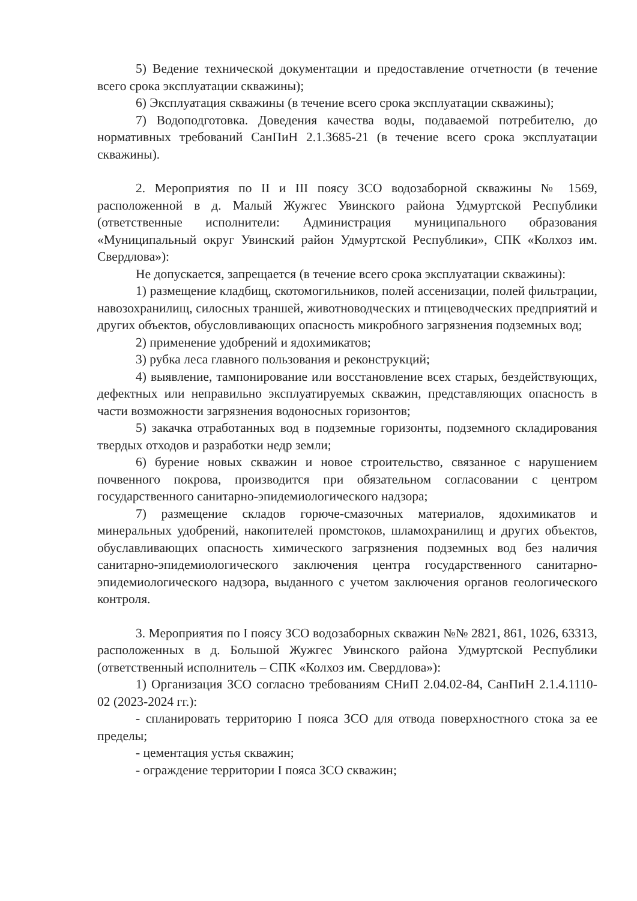5) Ведение технической документации и предоставление отчетности (в течение всего срока эксплуатации скважины);
6) Эксплуатация скважины (в течение всего срока эксплуатации скважины);
7) Водоподготовка. Доведения качества воды, подаваемой потребителю, до нормативных требований СанПиН 2.1.3685-21 (в течение всего срока эксплуатации скважины).
2. Мероприятия по II и III поясу ЗСО водозаборной скважины № 1569, расположенной в д. Малый Жужгес Увинского района Удмуртской Республики (ответственные исполнители: Администрация муниципального образования «Муниципальный округ Увинский район Удмуртской Республики», СПК «Колхоз им. Свердлова»):
Не допускается, запрещается (в течение всего срока эксплуатации скважины):
1) размещение кладбищ, скотомогильников, полей ассенизации, полей фильтрации, навозохранилищ, силосных траншей, животноводческих и птицеводческих предприятий и других объектов, обусловливающих опасность микробного загрязнения подземных вод;
2) применение удобрений и ядохимикатов;
3) рубка леса главного пользования и реконструкций;
4) выявление, тампонирование или восстановление всех старых, бездействующих, дефектных или неправильно эксплуатируемых скважин, представляющих опасность в части возможности загрязнения водоносных горизонтов;
5) закачка отработанных вод в подземные горизонты, подземного складирования твердых отходов и разработки недр земли;
6) бурение новых скважин и новое строительство, связанное с нарушением почвенного покрова, производится при обязательном согласовании с центром государственного санитарно-эпидемиологического надзора;
7) размещение складов горюче-смазочных материалов, ядохимикатов и минеральных удобрений, накопителей промстоков, шламохранилищ и других объектов, обуславливающих опасность химического загрязнения подземных вод без наличия санитарно-эпидемиологического заключения центра государственного санитарно-эпидемиологического надзора, выданного с учетом заключения органов геологического контроля.
3. Мероприятия по I поясу ЗСО водозаборных скважин №№ 2821, 861, 1026, 63313, расположенных в д. Большой Жужгес Увинского района Удмуртской Республики (ответственный исполнитель – СПК «Колхоз им. Свердлова»):
1) Организация ЗСО согласно требованиям СНиП 2.04.02-84, СанПиН 2.1.4.1110-02 (2023-2024 гг.):
- спланировать территорию I пояса ЗСО для отвода поверхностного стока за ее пределы;
- цементация устья скважин;
- ограждение территории I пояса ЗСО скважин;